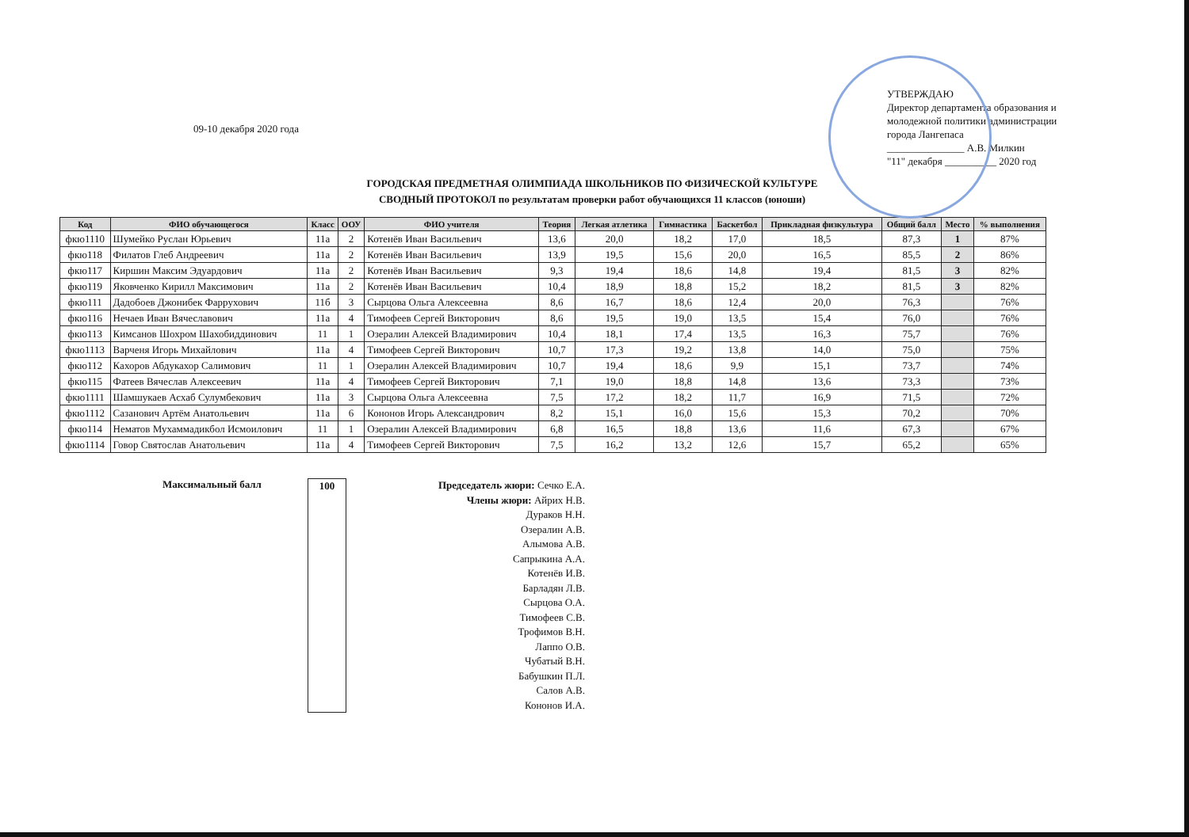09-10 декабря 2020 года
УТВЕРЖДАЮ
Директор департамента образования и молодежной политики администрации города Лангепаса
_______________ А.В. Милкин
"11" декабря __________ 2020 год
ГОРОДСКАЯ ПРЕДМЕТНАЯ ОЛИМПИАДА ШКОЛЬНИКОВ ПО ФИЗИЧЕСКОЙ КУЛЬТУРЕ
СВОДНЫЙ ПРОТОКОЛ по результатам проверки работ обучающихся 11 классов (юноши)
| Код | ФИО обучающегося | Класс | ООУ | ФИО учителя | Теория | Легкая атлетика | Гимнастика | Баскетбол | Прикладная физкультура | Общий балл | Место | % выполнения |
| --- | --- | --- | --- | --- | --- | --- | --- | --- | --- | --- | --- | --- |
| фкю1110 | Шумейко Руслан Юрьевич | 11а | 2 | Котенёв Иван Васильевич | 13,6 | 20,0 | 18,2 | 17,0 | 18,5 | 87,3 | 1 | 87% |
| фкю118 | Филатов Глеб Андреевич | 11а | 2 | Котенёв Иван Васильевич | 13,9 | 19,5 | 15,6 | 20,0 | 16,5 | 85,5 | 2 | 86% |
| фкю117 | Киршин Максим Эдуардович | 11а | 2 | Котенёв Иван Васильевич | 9,3 | 19,4 | 18,6 | 14,8 | 19,4 | 81,5 | 3 | 82% |
| фкю119 | Яковченко Кирилл Максимович | 11а | 2 | Котенёв Иван Васильевич | 10,4 | 18,9 | 18,8 | 15,2 | 18,2 | 81,5 | 3 | 82% |
| фкю111 | Дадобоев Джонибек Фаррухович | 11б | 3 | Сырцова Ольга Алексеевна | 8,6 | 16,7 | 18,6 | 12,4 | 20,0 | 76,3 | | 76% |
| фкю116 | Нечаев Иван Вячеславович | 11а | 4 | Тимофеев Сергей Викторович | 8,6 | 19,5 | 19,0 | 13,5 | 15,4 | 76,0 | | 76% |
| фкю113 | Кимсанов Шохром Шахобиддинович | 11 | 1 | Озералин Алексей Владимирович | 10,4 | 18,1 | 17,4 | 13,5 | 16,3 | 75,7 | | 76% |
| фкю1113 | Варченя Игорь Михайлович | 11а | 4 | Тимофеев Сергей Викторович | 10,7 | 17,3 | 19,2 | 13,8 | 14,0 | 75,0 | | 75% |
| фкю112 | Кахоров Абдукахор Салимович | 11 | 1 | Озералин Алексей Владимирович | 10,7 | 19,4 | 18,6 | 9,9 | 15,1 | 73,7 | | 74% |
| фкю115 | Фатеев Вячеслав Алексеевич | 11а | 4 | Тимофеев Сергей Викторович | 7,1 | 19,0 | 18,8 | 14,8 | 13,6 | 73,3 | | 73% |
| фкю1111 | Шамшукаев Асхаб Сулумбекович | 11а | 3 | Сырцова Ольга Алексеевна | 7,5 | 17,2 | 18,2 | 11,7 | 16,9 | 71,5 | | 72% |
| фкю1112 | Сазанович Артём Анатольевич | 11а | 6 | Кононов Игорь Александрович | 8,2 | 15,1 | 16,0 | 15,6 | 15,3 | 70,2 | | 70% |
| фкю114 | Нематов Мухаммадикбол Исмоилович | 11 | 1 | Озералин Алексей Владимирович | 6,8 | 16,5 | 18,8 | 13,6 | 11,6 | 67,3 | | 67% |
| фкю1114 | Говор Святослав Анатольевич | 11а | 4 | Тимофеев Сергей Викторович | 7,5 | 16,2 | 13,2 | 12,6 | 15,7 | 65,2 | | 65% |
Максимальный балл 100
Председатель жюри: Сечко Е.А.
Члены жюри: Айрих Н.В.
Дураков Н.Н.
Озералин А.В.
Алымова А.В.
Сапрыкина А.А.
Котенёв И.В.
Барладян Л.В.
Сырцова О.А.
Тимофеев С.В.
Трофимов В.Н.
Лаппо О.В.
Чубатый В.Н.
Бабушкин П.Л.
Салов А.В.
Кононов И.А.